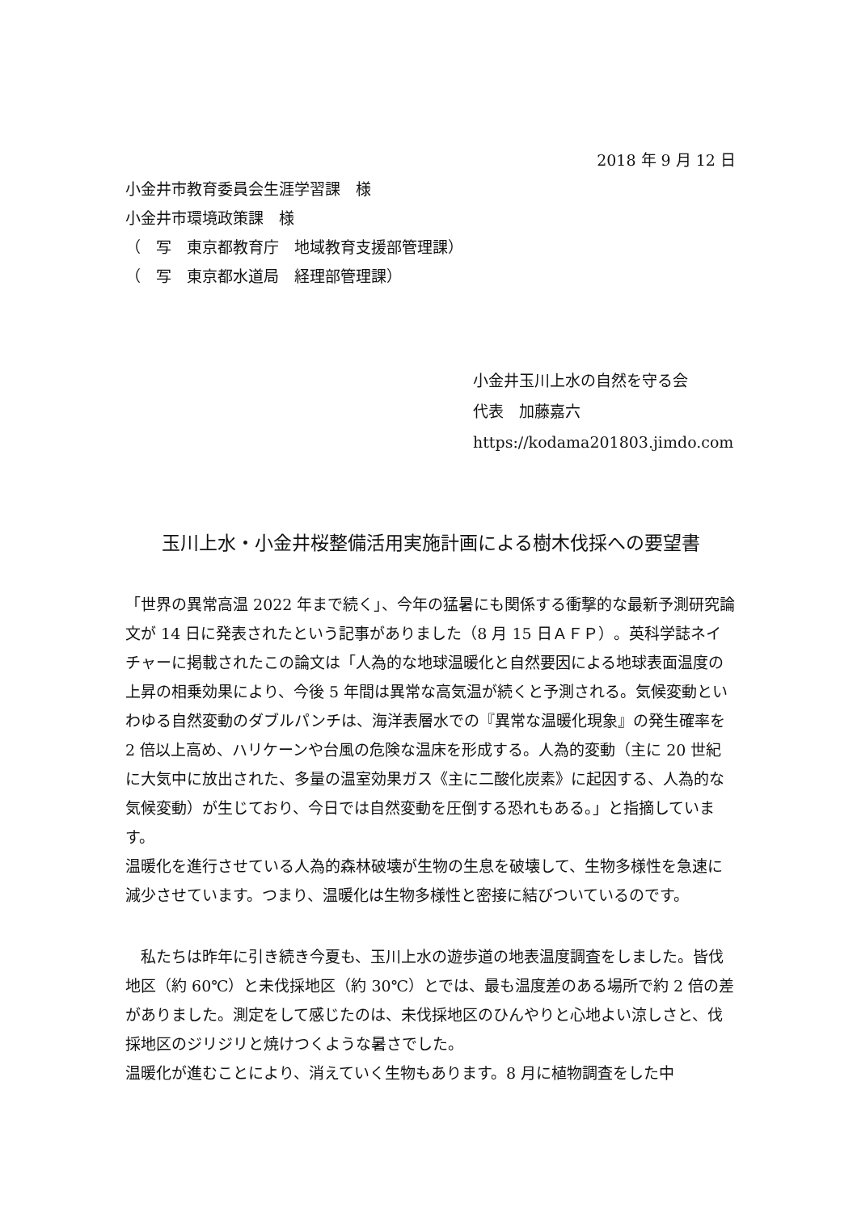2018 年 9 月 12 日
小金井市教育委員会生涯学習課　様
小金井市環境政策課　様
（　写　東京都教育庁　地域教育支援部管理課）
（　写　東京都水道局　経理部管理課）
小金井玉川上水の自然を守る会
代表　加藤嘉六
https://kodama201803.jimdo.com
玉川上水・小金井桜整備活用実施計画による樹木伐採への要望書
「世界の異常高温 2022 年まで続く」、今年の猛暑にも関係する衝撃的な最新予測研究論文が 14 日に発表されたという記事がありました（8 月 15 日ＡＦＰ）。英科学誌ネイチャーに掲載されたこの論文は「人為的な地球温暖化と自然要因による地球表面温度の上昇の相乗効果により、今後 5 年間は異常な高気温が続くと予測される。気候変動といわゆる自然変動のダブルパンチは、海洋表層水での『異常な温暖化現象』の発生確率を 2 倍以上高め、ハリケーンや台風の危険な温床を形成する。人為的変動（主に 20 世紀に大気中に放出された、多量の温室効果ガス《主に二酸化炭素》に起因する、人為的な気候変動）が生じており、今日では自然変動を圧倒する恐れもある。」と指摘しています。
温暖化を進行させている人為的森林破壊が生物の生息を破壊して、生物多様性を急速に減少させています。つまり、温暖化は生物多様性と密接に結びついているのです。
　私たちは昨年に引き続き今夏も、玉川上水の遊歩道の地表温度調査をしました。皆伐地区（約 60℃）と未伐採地区（約 30℃）とでは、最も温度差のある場所で約 2 倍の差がありました。測定をして感じたのは、未伐採地区のひんやりと心地よい涼しさと、伐採地区のジリジリと焼けつくような暑さでした。
温暖化が進むことにより、消えていく生物もあります。8 月に植物調査をした中